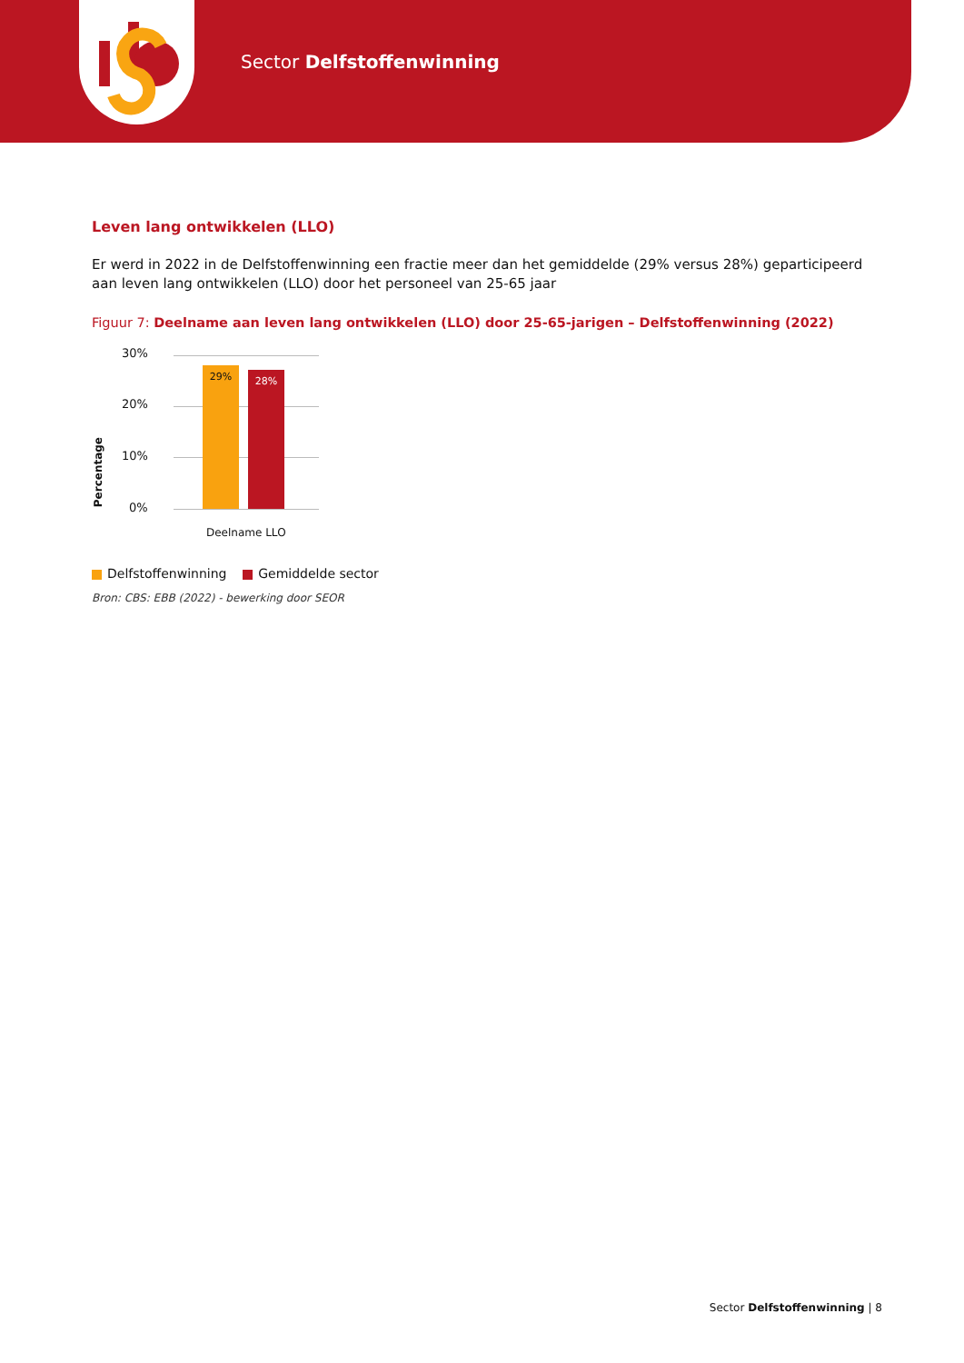Sector Delfstoffenwinning
Leven lang ontwikkelen (LLO)
Er werd in 2022 in de Delfstoffenwinning een fractie meer dan het gemiddelde (29% versus 28%) geparticipeerd aan leven lang ontwikkelen (LLO) door het personeel van 25-65 jaar
Figuur 7: Deelname aan leven lang ontwikkelen (LLO) door 25-65-jarigen – Delfstoffenwinning (2022)
Percentage
30%
20%
10%
0%
29% 28%
Deelname LLO
Delfstoffenwinning Gemiddelde sector
Bron: CBS: EBB (2022) - bewerking door SEOR
Sector Delfstoffenwinning | 8